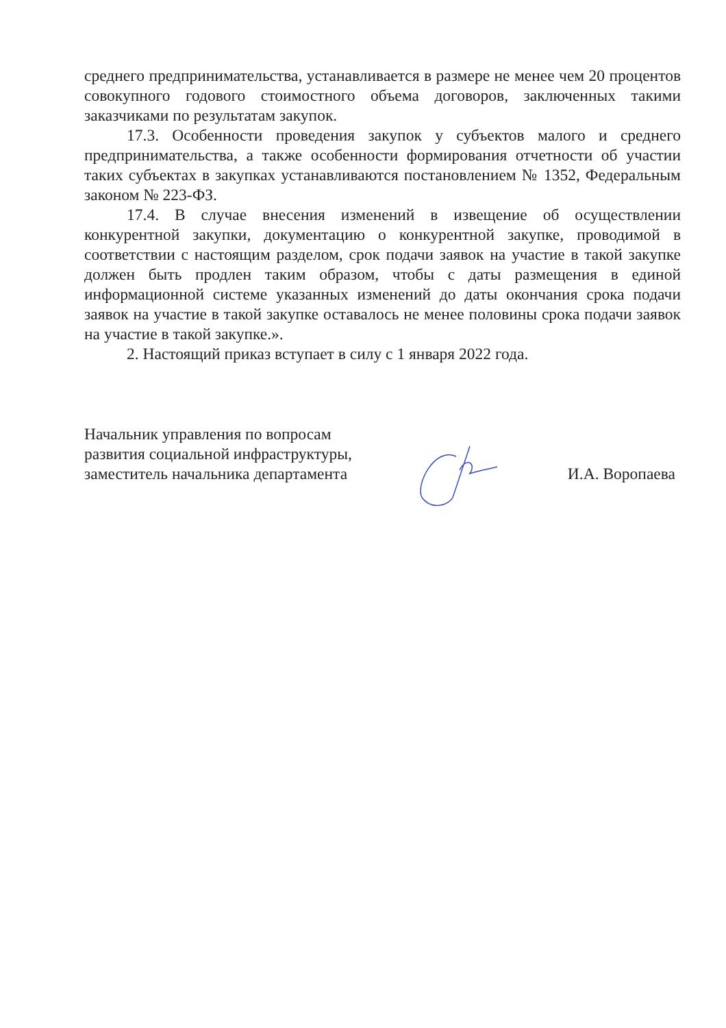среднего предпринимательства, устанавливается в размере не менее чем 20 процентов совокупного годового стоимостного объема договоров, заключенных такими заказчиками по результатам закупок.
17.3. Особенности проведения закупок у субъектов малого и среднего предпринимательства, а также особенности формирования отчетности об участии таких субъектах в закупках устанавливаются постановлением № 1352, Федеральным законом № 223-ФЗ.
17.4. В случае внесения изменений в извещение об осуществлении конкурентной закупки, документацию о конкурентной закупке, проводимой в соответствии с настоящим разделом, срок подачи заявок на участие в такой закупке должен быть продлен таким образом, чтобы с даты размещения в единой информационной системе указанных изменений до даты окончания срока подачи заявок на участие в такой закупке оставалось не менее половины срока подачи заявок на участие в такой закупке.».
2. Настоящий приказ вступает в силу с 1 января 2022 года.
Начальник управления по вопросам
развития социальной инфраструктуры,
заместитель начальника департамента
И.А. Воропаева